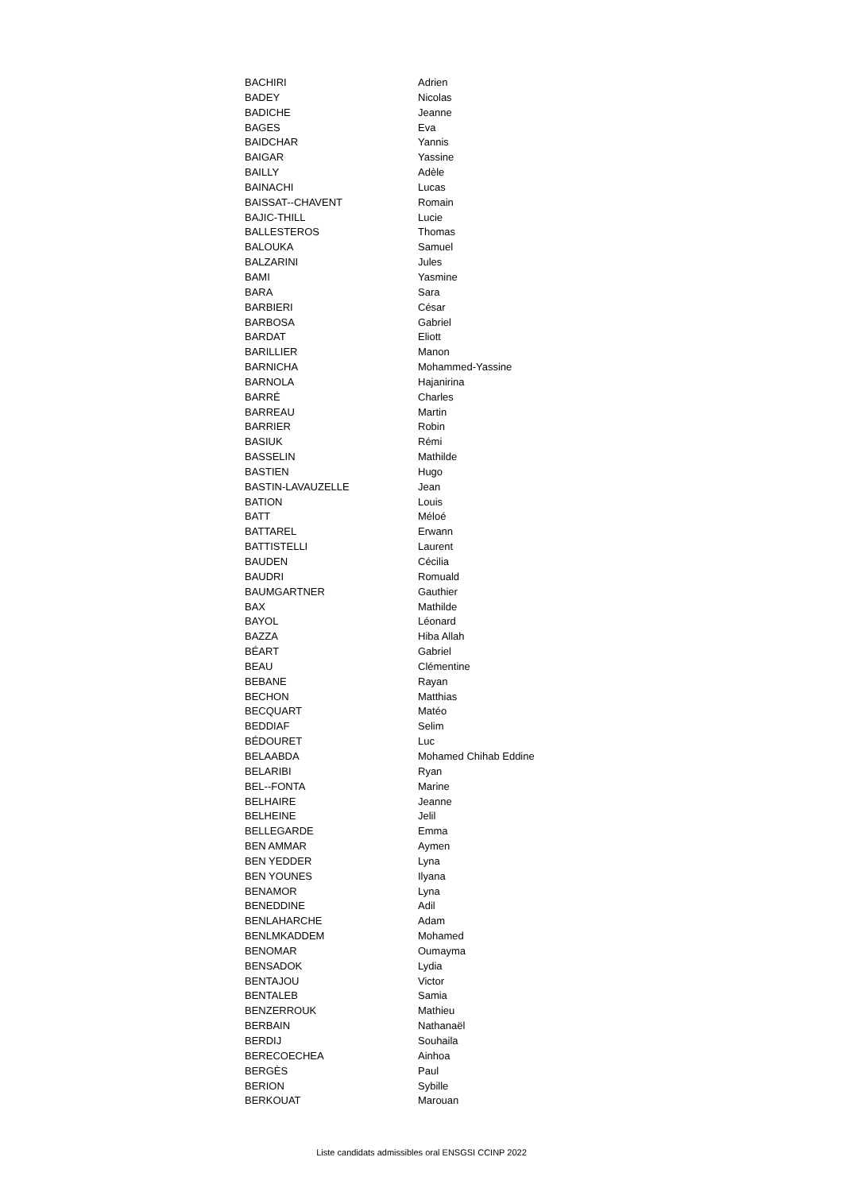| BACHIRI | Adrien |
| BADEY | Nicolas |
| BADICHE | Jeanne |
| BAGES | Eva |
| BAIDCHAR | Yannis |
| BAIGAR | Yassine |
| BAILLY | Adèle |
| BAINACHI | Lucas |
| BAISSAT--CHAVENT | Romain |
| BAJIC-THILL | Lucie |
| BALLESTEROS | Thomas |
| BALOUKA | Samuel |
| BALZARINI | Jules |
| BAMI | Yasmine |
| BARA | Sara |
| BARBIERI | César |
| BARBOSA | Gabriel |
| BARDAT | Eliott |
| BARILLIER | Manon |
| BARNICHA | Mohammed-Yassine |
| BARNOLA | Hajanirina |
| BARRÉ | Charles |
| BARREAU | Martin |
| BARRIER | Robin |
| BASIUK | Rémi |
| BASSELIN | Mathilde |
| BASTIEN | Hugo |
| BASTIN-LAVAUZELLE | Jean |
| BATION | Louis |
| BATT | Méloé |
| BATTAREL | Erwann |
| BATTISTELLI | Laurent |
| BAUDEN | Cécilia |
| BAUDRI | Romuald |
| BAUMGARTNER | Gauthier |
| BAX | Mathilde |
| BAYOL | Léonard |
| BAZZA | Hiba Allah |
| BÉART | Gabriel |
| BEAU | Clémentine |
| BEBANE | Rayan |
| BECHON | Matthias |
| BECQUART | Matéo |
| BEDDIAF | Selim |
| BÉDOURET | Luc |
| BELAABDA | Mohamed Chihab Eddine |
| BELARIBI | Ryan |
| BEL--FONTA | Marine |
| BELHAIRE | Jeanne |
| BELHEINE | Jelil |
| BELLEGARDE | Emma |
| BEN AMMAR | Aymen |
| BEN YEDDER | Lyna |
| BEN YOUNES | Ilyana |
| BENAMOR | Lyna |
| BENEDDINE | Adil |
| BENLAHARCHE | Adam |
| BENLMKADDEM | Mohamed |
| BENOMAR | Oumayma |
| BENSADOK | Lydia |
| BENTAJOU | Victor |
| BENTALEB | Samia |
| BENZERROUK | Mathieu |
| BERBAIN | Nathanaël |
| BERDIJ | Souhaila |
| BERECOECHEA | Ainhoa |
| BERGÈS | Paul |
| BERION | Sybille |
| BERKOUAT | Marouan |
Liste candidats admissibles oral ENSGSI CCINP 2022